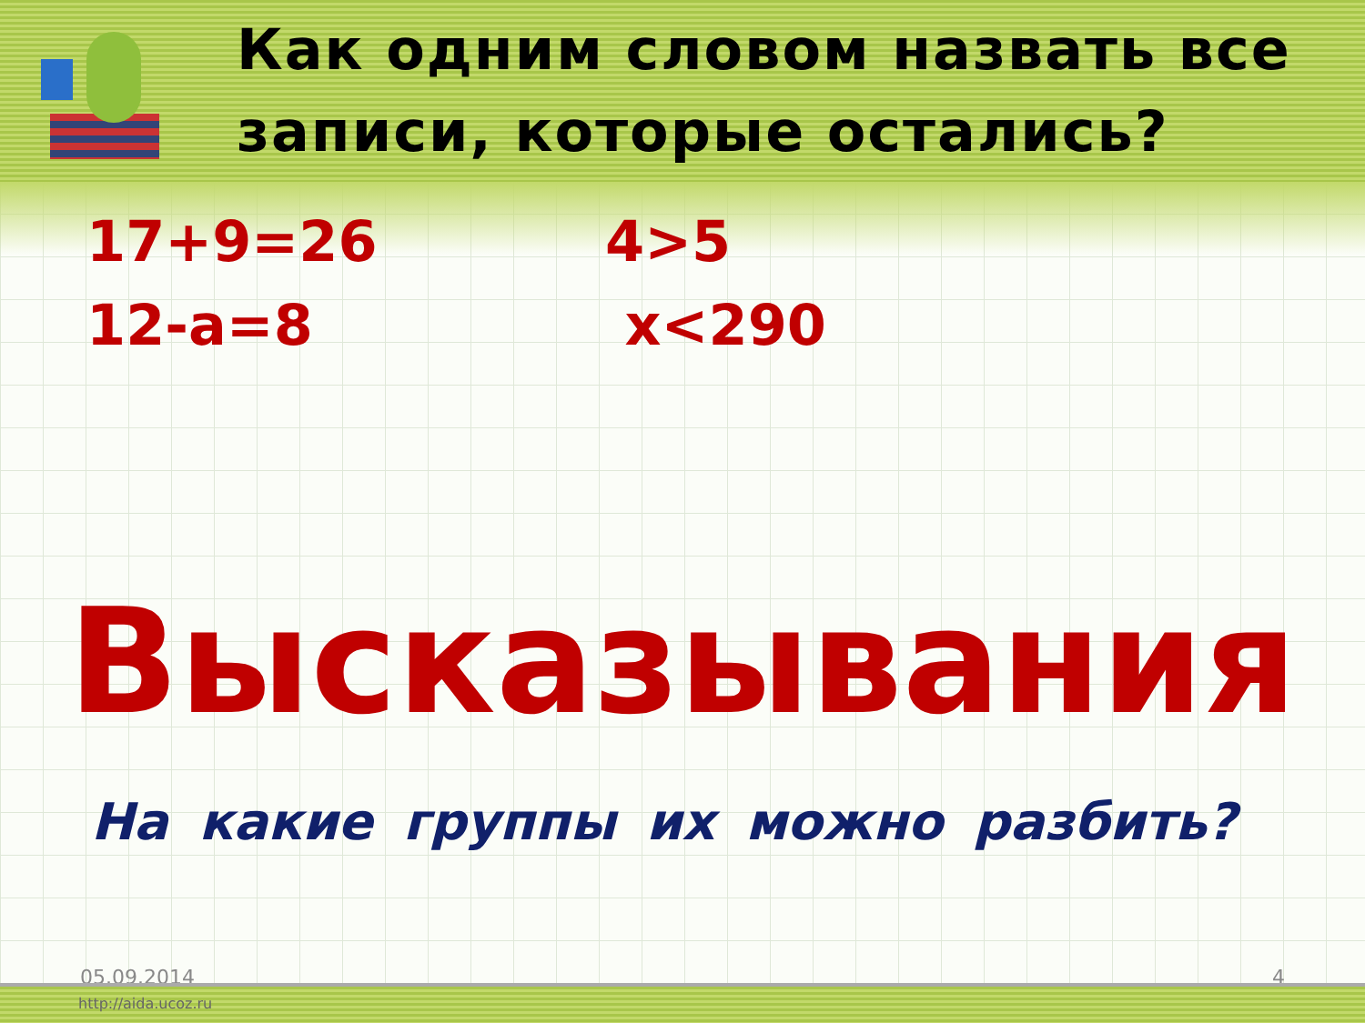Как одним словом назвать все
записи, которые остались?
17+9=26
12-a=8
4>5
x<290
Высказывания
На какие группы их можно разбить?
05.09.2014 4
http://aida.ucoz.ru